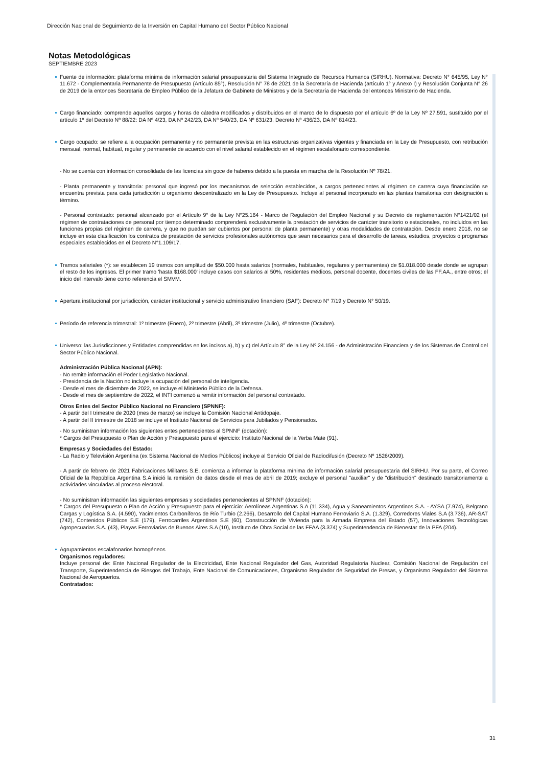Dirección Nacional de Seguimiento de la Inversión en Capital Humano del Sector Público Nacional
Notas Metodológicas
SEPTIEMBRE 2023
Fuente de información: plataforma mínima de información salarial presupuestaria del Sistema Integrado de Recursos Humanos (SIRHU). Normativa: Decreto N° 645/95, Ley N° 11.672 - Complementaria Permanente de Presupuesto (Artículo 85°), Resolución N° 78 de 2021 de la Secretaría de Hacienda (artículo 1° y Anexo I) y Resolución Conjunta N° 26 de 2019 de la entonces Secretaría de Empleo Público de la Jefatura de Gabinete de Ministros y de la Secretaría de Hacienda del entonces Ministerio de Hacienda.
Cargo financiado: comprende aquellos cargos y horas de cátedra modificados y distribuidos en el marco de lo dispuesto por el artículo 6º de la Ley Nº 27.591, sustituido por el artículo 1º del Decreto Nº 88/22: DA Nº 4/23, DA Nº 242/23, DA Nº 540/23, DA Nº 631/23, Decreto Nº 436/23, DA Nº 814/23.
Cargo ocupado: se refiere a la ocupación permanente y no permanente prevista en las estructuras organizativas vigentes y financiada en la Ley de Presupuesto, con retribución mensual, normal, habitual, regular y permanente de acuerdo con el nivel salarial establecido en el régimen escalafonario correspondiente.
- No se cuenta con información consolidada de las licencias sin goce de haberes debido a la puesta en marcha de la Resolución Nº 78/21.
- Planta permanente y transitoria: personal que ingresó por los mecanismos de selección establecidos, a cargos pertenecientes al régimen de carrera cuya financiación se encuentra prevista para cada jurisdicción u organismo descentralizado en la Ley de Presupuesto. Incluye al personal incorporado en las plantas transitorias con designación a término.
- Personal contratado: personal alcanzado por el Artículo 9° de la Ley N°25.164 - Marco de Regulación del Empleo Nacional y su Decreto de reglamentación N°1421/02 (el régimen de contrataciones de personal por tiempo determinado comprenderá exclusivamente la prestación de servicios de carácter transitorio o estacionales, no incluidos en las funciones propias del régimen de carrera, y que no puedan ser cubiertos por personal de planta permanente) y otras modalidades de contratación. Desde enero 2018, no se incluye en esta clasificación los contratos de prestación de servicios profesionales autónomos que sean necesarios para el desarrollo de tareas, estudios, proyectos o programas especiales establecidos en el Decreto N°1.109/17.
Tramos salariales (*): se establecen 19 tramos con amplitud de $50.000 hasta salarios (normales, habituales, regulares y permanentes) de $1.018.000 desde donde se agrupan el resto de los ingresos. El primer tramo 'hasta $168.000' incluye casos con salarios al 50%, residentes médicos, personal docente, docentes civiles de las FF.AA., entre otros; el inicio del intervalo tiene como referencia el SMVM.
Apertura institucional por jurisdicción, carácter institucional y servicio administrativo financiero (SAF): Decreto N° 7/19 y Decreto N° 50/19.
Período de referencia trimestral: 1º trimestre (Enero), 2º trimestre (Abril), 3º trimestre (Julio), 4º trimestre (Octubre).
Universo: las Jurisdicciones y Entidades comprendidas en los incisos a), b) y c) del Artículo 8° de la Ley Nº 24.156 - de Administración Financiera y de los Sistemas de Control del Sector Público Nacional.
Administración Pública Nacional (APN):
- No remite información el Poder Legislativo Nacional.
- Presidencia de la Nación no incluye la ocupación del personal de inteligencia.
- Desde el mes de diciembre de 2022, se incluye el Ministerio Público de la Defensa.
- Desde el mes de septiembre de 2022, el INTI comenzó a remitir información del personal contratado.
Otros Entes del Sector Público Nacional no Financiero (SPNNF):
- A partir del I trimestre de 2020 (mes de marzo) se incluye la Comisión Nacional Antidopaje.
- A partir del II trimestre de 2018 se incluye el Instituto Nacional de Servicios para Jubilados y Pensionados.
- No suministran información los siguientes entes pertenecientes al SPNNF (dotación):
* Cargos del Presupuesto o Plan de Acción y Presupuesto para el ejercicio: Instituto Nacional de la Yerba Mate (91).
Empresas y Sociedades del Estado:
- La Radio y Televisión Argentina (ex Sistema Nacional de Medios Públicos) incluye al Servicio Oficial de Radiodifusión (Decreto Nº 1526/2009).
- A partir de febrero de 2021 Fabricaciones Militares S.E. comienza a informar la plataforma mínima de información salarial presupuestaria del SIRHU. Por su parte, el Correo Oficial de la República Argentina S.A inició la remisión de datos desde el mes de abril de 2019; excluye el personal "auxiliar" y de "distribución" destinado transitoriamente a actividades vinculadas al proceso electoral.
- No suministran información las siguientes empresas y sociedades pertenecientes al SPNNF (dotación):
* Cargos del Presupuesto o Plan de Acción y Presupuesto para el ejercicio: Aerolíneas Argentinas S.A (11.334), Agua y Saneamientos Argentinos S.A. - AYSA (7.974), Belgrano Cargas y Logística S.A. (4.590), Yacimientos Carboníferos de Río Turbio (2.266), Desarrollo del Capital Humano Ferroviario S.A. (1.329), Corredores Viales S.A (3.736), AR-SAT (742), Contenidos Públicos S.E (179), Ferrocarriles Argentinos S.E (60), Construcción de Vivienda para la Armada Empresa del Estado (57), Innovaciones Tecnológicas Agropecuarias S.A. (43), Playas Ferroviarias de Buenos Aires S.A (10), Instituto de Obra Social de las FFAA (3.374) y Superintendencia de Bienestar de la PFA (204).
Agrupamientos escalafonarios homogéneos
Organismos reguladores:
Incluye personal de: Ente Nacional Regulador de la Electricidad, Ente Nacional Regulador del Gas, Autoridad Regulatoria Nuclear, Comisión Nacional de Regulación del Transporte, Superintendencia de Riesgos del Trabajo, Ente Nacional de Comunicaciones, Organismo Regulador de Seguridad de Presas, y Organismo Regulador del Sistema Nacional de Aeropuertos.
Contratados:
31